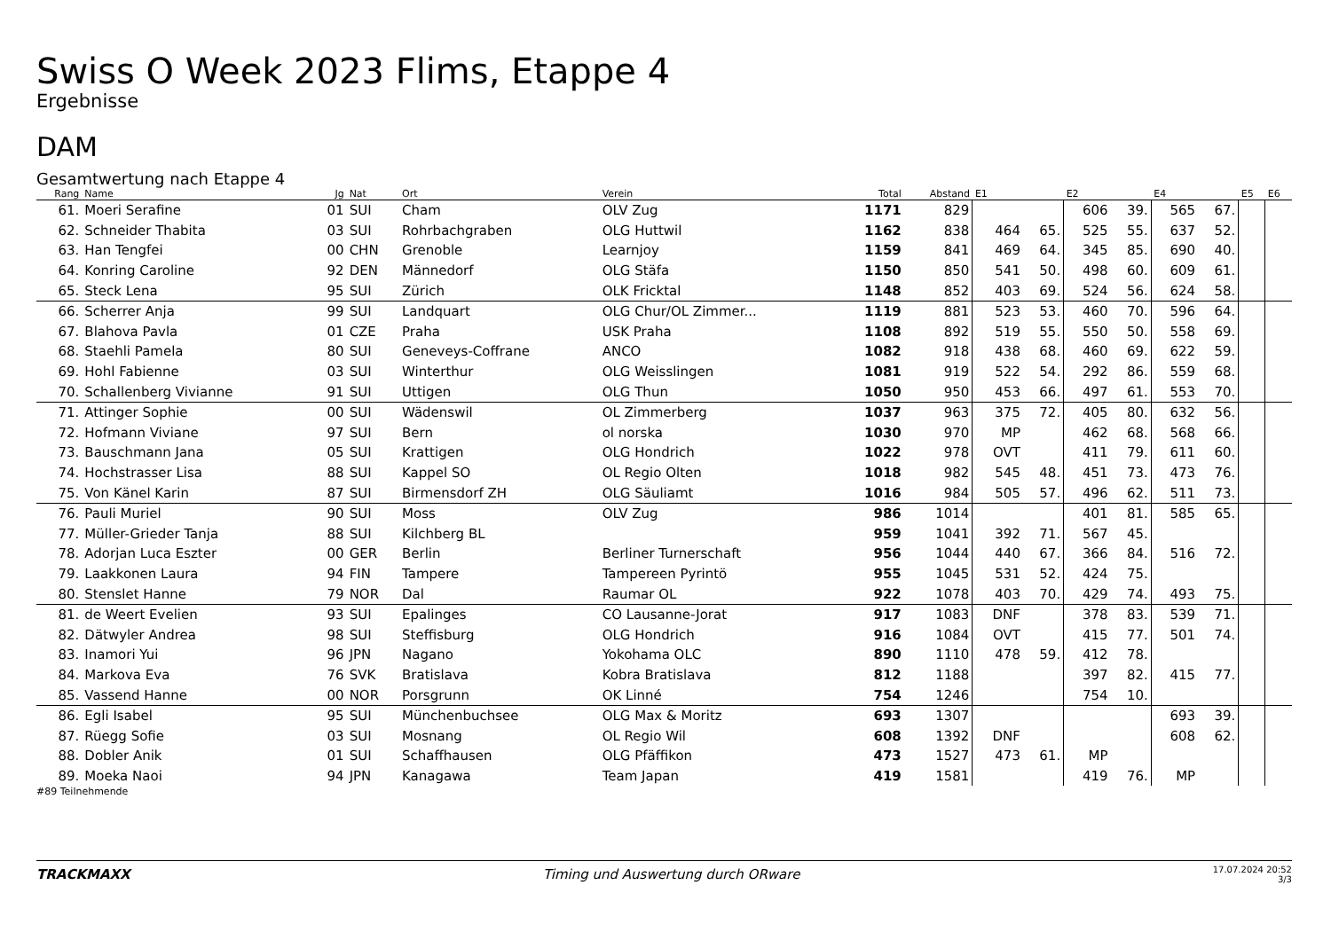Swiss O Week 2023 Flims, Etappe 4
Ergebnisse
DAM
Gesamtwertung nach Etappe 4
| Rang | Name | Jg | Nat | Ort | Verein | Total | Abstand | E1 | | E2 | | E4 | | E5 | E6 |
| --- | --- | --- | --- | --- | --- | --- | --- | --- | --- | --- | --- | --- | --- | --- | --- |
| 61. | Moeri Serafine | 01 | SUI | Cham | OLV Zug | 1171 | 829 | | | 606 | 39. | 565 | 67. | | |
| 62. | Schneider Thabita | 03 | SUI | Rohrbachgraben | OLG Huttwil | 1162 | 838 | 464 | 65. | 525 | 55. | 637 | 52. | | |
| 63. | Han Tengfei | 00 | CHN | Grenoble | Learnjoy | 1159 | 841 | 469 | 64. | 345 | 85. | 690 | 40. | | |
| 64. | Konring Caroline | 92 | DEN | Männedorf | OLG Stäfa | 1150 | 850 | 541 | 50. | 498 | 60. | 609 | 61. | | |
| 65. | Steck Lena | 95 | SUI | Zürich | OLK Fricktal | 1148 | 852 | 403 | 69. | 524 | 56. | 624 | 58. | | |
| 66. | Scherrer Anja | 99 | SUI | Landquart | OLG Chur/OL Zimmer... | 1119 | 881 | 523 | 53. | 460 | 70. | 596 | 64. | | |
| 67. | Blahova Pavla | 01 | CZE | Praha | USK Praha | 1108 | 892 | 519 | 55. | 550 | 50. | 558 | 69. | | |
| 68. | Staehli Pamela | 80 | SUI | Geneveys-Coffrane | ANCO | 1082 | 918 | 438 | 68. | 460 | 69. | 622 | 59. | | |
| 69. | Hohl Fabienne | 03 | SUI | Winterthur | OLG Weisslingen | 1081 | 919 | 522 | 54. | 292 | 86. | 559 | 68. | | |
| 70. | Schallenberg Vivianne | 91 | SUI | Uttigen | OLG Thun | 1050 | 950 | 453 | 66. | 497 | 61. | 553 | 70. | | |
| 71. | Attinger Sophie | 00 | SUI | Wädenswil | OL Zimmerberg | 1037 | 963 | 375 | 72. | 405 | 80. | 632 | 56. | | |
| 72. | Hofmann Viviane | 97 | SUI | Bern | ol norska | 1030 | 970 | MP | | 462 | 68. | 568 | 66. | | |
| 73. | Bauschmann Jana | 05 | SUI | Krattigen | OLG Hondrich | 1022 | 978 | OVT | | 411 | 79. | 611 | 60. | | |
| 74. | Hochstrasser Lisa | 88 | SUI | Kappel SO | OL Regio Olten | 1018 | 982 | 545 | 48. | 451 | 73. | 473 | 76. | | |
| 75. | Von Känel Karin | 87 | SUI | Birmensdorf ZH | OLG Säuliamt | 1016 | 984 | 505 | 57. | 496 | 62. | 511 | 73. | | |
| 76. | Pauli Muriel | 90 | SUI | Moss | OLV Zug | 986 | 1014 | | | 401 | 81. | 585 | 65. | | |
| 77. | Müller-Grieder Tanja | 88 | SUI | Kilchberg BL | | 959 | 1041 | 392 | 71. | 567 | 45. | | | | |
| 78. | Adorjan Luca Eszter | 00 | GER | Berlin | Berliner Turnerschaft | 956 | 1044 | 440 | 67. | 366 | 84. | 516 | 72. | | |
| 79. | Laakkonen Laura | 94 | FIN | Tampere | Tampereen Pyrintö | 955 | 1045 | 531 | 52. | 424 | 75. | | | | |
| 80. | Stenslet Hanne | 79 | NOR | Dal | Raumar OL | 922 | 1078 | 403 | 70. | 429 | 74. | 493 | 75. | | |
| 81. | de Weert Evelien | 93 | SUI | Epalinges | CO Lausanne-Jorat | 917 | 1083 | DNF | | 378 | 83. | 539 | 71. | | |
| 82. | Dätwyler Andrea | 98 | SUI | Steffisburg | OLG Hondrich | 916 | 1084 | OVT | | 415 | 77. | 501 | 74. | | |
| 83. | Inamori Yui | 96 | JPN | Nagano | Yokohama OLC | 890 | 1110 | 478 | 59. | 412 | 78. | | | | |
| 84. | Markova Eva | 76 | SVK | Bratislava | Kobra Bratislava | 812 | 1188 | | | 397 | 82. | 415 | 77. | | |
| 85. | Vassend Hanne | 00 | NOR | Porsgrunn | OK Linné | 754 | 1246 | | | 754 | 10. | | | | |
| 86. | Egli Isabel | 95 | SUI | Münchenbuchsee | OLG Max & Moritz | 693 | 1307 | | | | | 693 | 39. | | |
| 87. | Rüegg Sofie | 03 | SUI | Mosnang | OL Regio Wil | 608 | 1392 | DNF | | | | 608 | 62. | | |
| 88. | Dobler Anik | 01 | SUI | Schaffhausen | OLG Pfäffikon | 473 | 1527 | 473 | 61. | MP | | | | | |
| 89. | Moeka Naoi | 94 | JPN | Kanagawa | Team Japan | 419 | 1581 | | | 419 | 76. | MP | | | |
#89 Teilnehmende
TRACKMAXX Timing und Auswertung durch ORware 17.07.2024 20:52
3/3